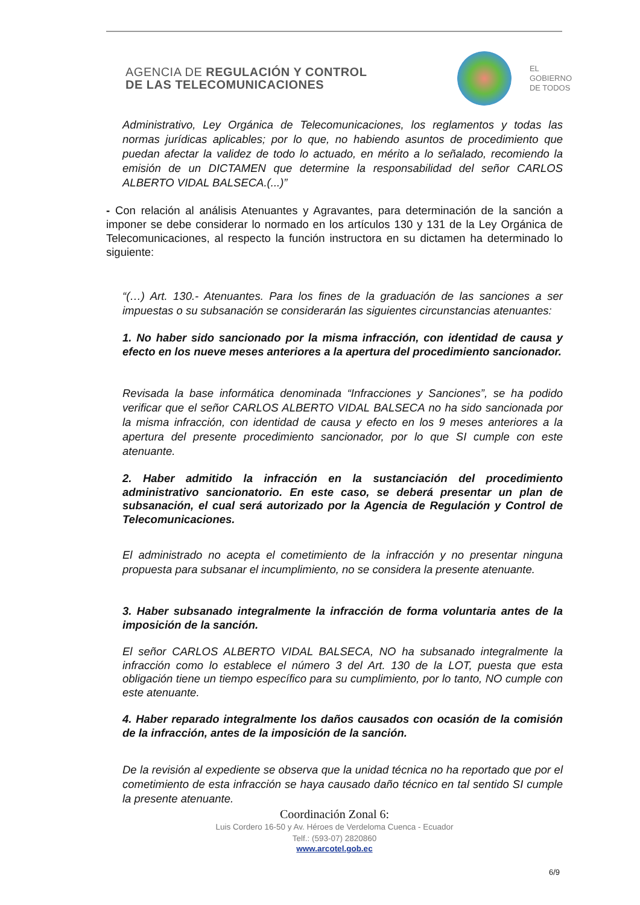AGENCIA DE REGULACIÓN Y CONTROL
DE LAS TELECOMUNICACIONES
EL
GOBIERNO
DE TODOS
Administrativo, Ley Orgánica de Telecomunicaciones, los reglamentos y todas las normas jurídicas aplicables; por lo que, no habiendo asuntos de procedimiento que puedan afectar la validez de todo lo actuado, en mérito a lo señalado, recomiendo la emisión de un DICTAMEN que determine la responsabilidad del señor CARLOS ALBERTO VIDAL BALSECA.(...)”
- Con relación al análisis Atenuantes y Agravantes, para determinación de la sanción a imponer se debe considerar lo normado en los artículos 130 y 131 de la Ley Orgánica de Telecomunicaciones, al respecto la función instructora en su dictamen ha determinado lo siguiente:
“(…) Art. 130.- Atenuantes. Para los fines de la graduación de las sanciones a ser impuestas o su subsanación se considerarán las siguientes circunstancias atenuantes:
1. No haber sido sancionado por la misma infracción, con identidad de causa y efecto en los nueve meses anteriores a la apertura del procedimiento sancionador.
Revisada la base informática denominada “Infracciones y Sanciones”, se ha podido verificar que el señor CARLOS ALBERTO VIDAL BALSECA no ha sido sancionada por la misma infracción, con identidad de causa y efecto en los 9 meses anteriores a la apertura del presente procedimiento sancionador, por lo que SI cumple con este atenuante.
2. Haber admitido la infracción en la sustanciación del procedimiento administrativo sancionatorio. En este caso, se deberá presentar un plan de subsanación, el cual será autorizado por la Agencia de Regulación y Control de Telecomunicaciones.
El administrado no acepta el cometimiento de la infracción y no presentar ninguna propuesta para subsanar el incumplimiento, no se considera la presente atenuante.
3. Haber subsanado integralmente la infracción de forma voluntaria antes de la imposición de la sanción.
El señor CARLOS ALBERTO VIDAL BALSECA, NO ha subsanado integralmente la infracción como lo establece el número 3 del Art. 130 de la LOT, puesta que esta obligación tiene un tiempo específico para su cumplimiento, por lo tanto, NO cumple con este atenuante.
4. Haber reparado integralmente los daños causados con ocasión de la comisión de la infracción, antes de la imposición de la sanción.
De la revisión al expediente se observa que la unidad técnica no ha reportado que por el cometimiento de esta infracción se haya causado daño técnico en tal sentido SI cumple la presente atenuante.
Coordinación Zonal 6:
Luis Cordero 16-50 y Av. Héroes de Verdeloma Cuenca - Ecuador
Telf.: (593-07) 2820860
www.arcotel.gob.ec
6/9